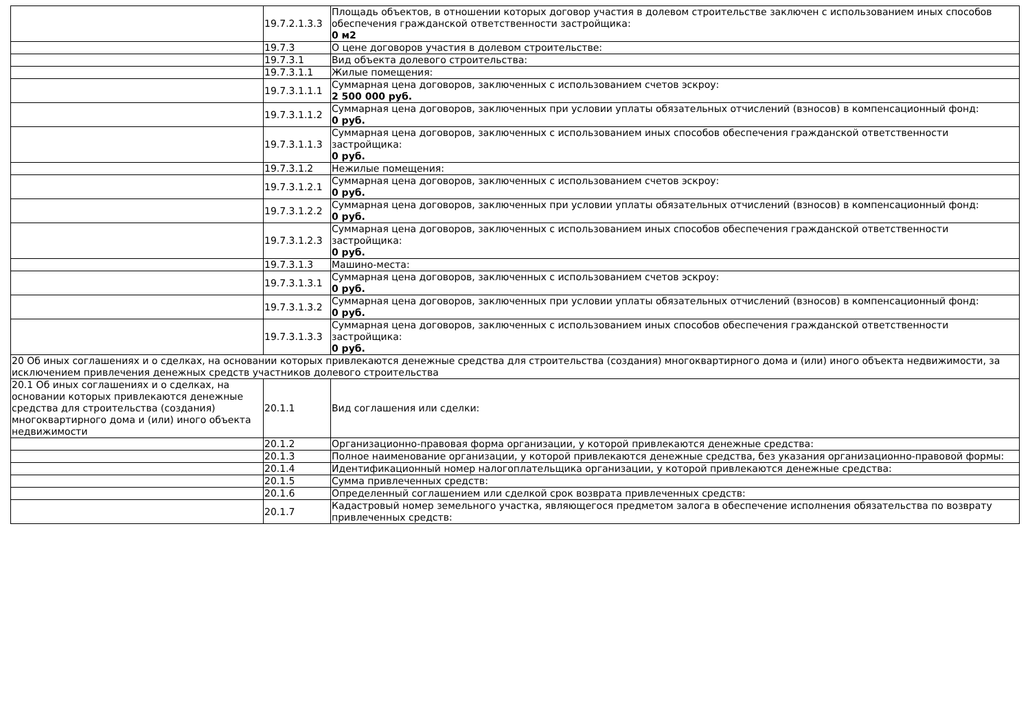| | 19.7.2.1.3.3 | Площадь объектов, в отношении которых договор участия в долевом строительстве заключен с использованием иных способов обеспечения гражданской ответственности застройщика: 0 м2 |
| | 19.7.3 | О цене договоров участия в долевом строительстве: |
| | 19.7.3.1 | Вид объекта долевого строительства: |
| | 19.7.3.1.1 | Жилые помещения: |
| | 19.7.3.1.1.1 | Суммарная цена договоров, заключенных с использованием счетов эскроу: 2 500 000 руб. |
| | 19.7.3.1.1.2 | Суммарная цена договоров, заключенных при условии уплаты обязательных отчислений (взносов) в компенсационный фонд: 0 руб. |
| | 19.7.3.1.1.3 | Суммарная цена договоров, заключенных с использованием иных способов обеспечения гражданской ответственности застройщика: 0 руб. |
| | 19.7.3.1.2 | Нежилые помещения: |
| | 19.7.3.1.2.1 | Суммарная цена договоров, заключенных с использованием счетов эскроу: 0 руб. |
| | 19.7.3.1.2.2 | Суммарная цена договоров, заключенных при условии уплаты обязательных отчислений (взносов) в компенсационный фонд: 0 руб. |
| | 19.7.3.1.2.3 | Суммарная цена договоров, заключенных с использованием иных способов обеспечения гражданской ответственности застройщика: 0 руб. |
| | 19.7.3.1.3 | Машино-места: |
| | 19.7.3.1.3.1 | Суммарная цена договоров, заключенных с использованием счетов эскроу: 0 руб. |
| | 19.7.3.1.3.2 | Суммарная цена договоров, заключенных при условии уплаты обязательных отчислений (взносов) в компенсационный фонд: 0 руб. |
| | 19.7.3.1.3.3 | Суммарная цена договоров, заключенных с использованием иных способов обеспечения гражданской ответственности застройщика: 0 руб. |
| 20 Об иных соглашениях и о сделках, на основании которых привлекаются денежные средства для строительства (создания) многоквартирного дома и (или) иного объекта недвижимости, за исключением привлечения денежных средств участников долевого строительства | | |
| 20.1 Об иных соглашениях и о сделках, на основании которых привлекаются денежные средства для строительства (создания) многоквартирного дома и (или) иного объекта недвижимости | 20.1.1 | Вид соглашения или сделки: |
| | 20.1.2 | Организационно-правовая форма организации, у которой привлекаются денежные средства: |
| | 20.1.3 | Полное наименование организации, у которой привлекаются денежные средства, без указания организационно-правовой формы: |
| | 20.1.4 | Идентификационный номер налогоплательщика организации, у которой привлекаются денежные средства: |
| | 20.1.5 | Сумма привлеченных средств: |
| | 20.1.6 | Определенный соглашением или сделкой срок возврата привлеченных средств: |
| | 20.1.7 | Кадастровый номер земельного участка, являющегося предметом залога в обеспечение исполнения обязательства по возврату привлеченных средств: |